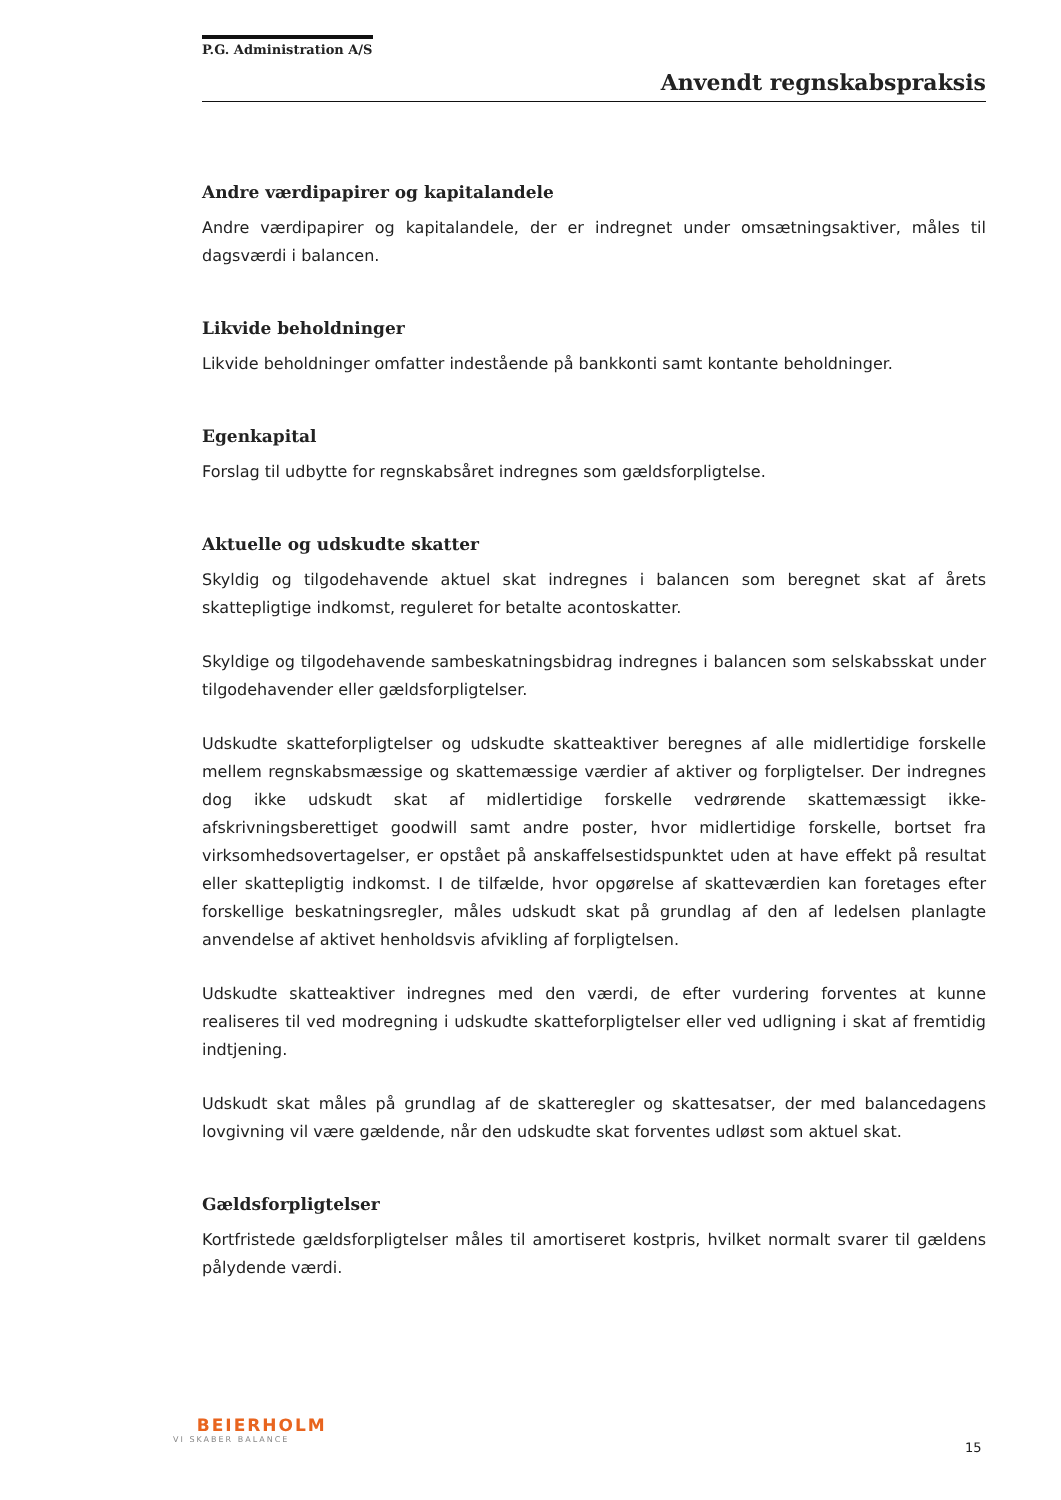P.G. Administration A/S
Anvendt regnskabspraksis
Andre værdipapirer og kapitalandele
Andre værdipapirer og kapitalandele, der er indregnet under omsætningsaktiver, måles til dagsværdi i balancen.
Likvide beholdninger
Likvide beholdninger omfatter indestående på bankkonti samt kontante beholdninger.
Egenkapital
Forslag til udbytte for regnskabsåret indregnes som gældsforpligtelse.
Aktuelle og udskudte skatter
Skyldig og tilgodehavende aktuel skat indregnes i balancen som beregnet skat af årets skattepligtige indkomst, reguleret for betalte acontoskatter.
Skyldige og tilgodehavende sambeskatningsbidrag indregnes i balancen som selskabsskat under tilgodehavender eller gældsforpligtelser.
Udskudte skatteforpligtelser og udskudte skatteaktiver beregnes af alle midlertidige forskelle mellem regnskabsmæssige og skattemæssige værdier af aktiver og forpligtelser. Der indregnes dog ikke udskudt skat af midlertidige forskelle vedrørende skattemæssigt ikke-afskrivningsberettiget goodwill samt andre poster, hvor midlertidige forskelle, bortset fra virksomhedsovertagelser, er opstået på anskaffelsestidspunktet uden at have effekt på resultat eller skattepligtig indkomst. I de tilfælde, hvor opgørelse af skatteværdien kan foretages efter forskellige beskatningsregler, måles udskudt skat på grundlag af den af ledelsen planlagte anvendelse af aktivet henholdsvis afvikling af forpligtelsen.
Udskudte skatteaktiver indregnes med den værdi, de efter vurdering forventes at kunne realiseres til ved modregning i udskudte skatteforpligtelser eller ved udligning i skat af fremtidig indtjening.
Udskudt skat måles på grundlag af de skatteregler og skattesatser, der med balancedagens lovgivning vil være gældende, når den udskudte skat forventes udløst som aktuel skat.
Gældsforpligtelser
Kortfristede gældsforpligtelser måles til amortiseret kostpris, hvilket normalt svarer til gældens pålydende værdi.
BEIERHOLM
VI SKABER BALANCE
15